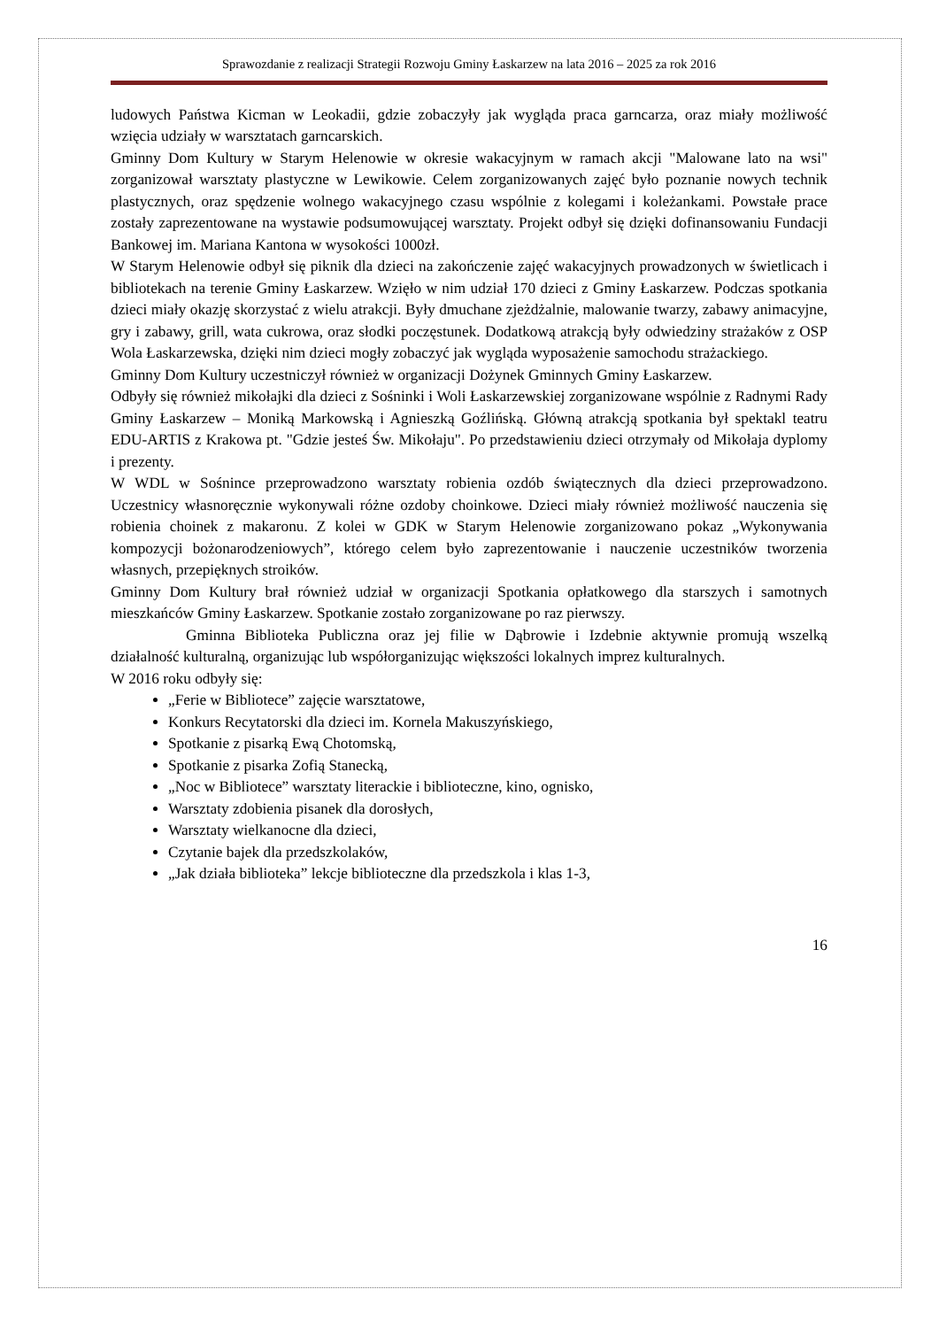Sprawozdanie z realizacji Strategii Rozwoju Gminy Łaskarzew na lata 2016 – 2025 za rok 2016
ludowych Państwa Kicman w Leokadii, gdzie zobaczyły jak wygląda praca garncarza, oraz miały możliwość wzięcia udziały w warsztatach garncarskich.
Gminny Dom Kultury w Starym Helenowie w okresie wakacyjnym w ramach akcji "Malowane lato na wsi" zorganizował warsztaty plastyczne w Lewikowie. Celem zorganizowanych zajęć było poznanie nowych technik plastycznych, oraz spędzenie wolnego wakacyjnego czasu wspólnie z kolegami i koleżankami. Powstałe prace zostały zaprezentowane na wystawie podsumowującej warsztaty. Projekt odbył się dzięki dofinansowaniu Fundacji Bankowej im. Mariana Kantona w wysokości 1000zł.
W Starym Helenowie odbył się piknik dla dzieci na zakończenie zajęć wakacyjnych prowadzonych w świetlicach i bibliotekach na terenie Gminy Łaskarzew. Wzięło w nim udział 170 dzieci z Gminy Łaskarzew. Podczas spotkania dzieci miały okazję skorzystać z wielu atrakcji. Były dmuchane zjeżdżalnie, malowanie twarzy, zabawy animacyjne, gry i zabawy, grill, wata cukrowa, oraz słodki poczęstunek. Dodatkową atrakcją były odwiedziny strażaków z OSP Wola Łaskarzewska, dzięki nim dzieci mogły zobaczyć jak wygląda wyposażenie samochodu strażackiego.
Gminny Dom Kultury uczestniczył również w organizacji Dożynek Gminnych Gminy Łaskarzew.
Odbyły się również mikołajki dla dzieci z Sośninki i Woli Łaskarzewskiej zorganizowane wspólnie z Radnymi Rady Gminy Łaskarzew – Moniką Markowską i Agnieszką Goźlińską. Główną atrakcją spotkania był spektakl teatru EDU-ARTIS z Krakowa pt. "Gdzie jesteś Św. Mikołaju". Po przedstawieniu dzieci otrzymały od Mikołaja dyplomy i prezenty.
W WDL w Sośnince przeprowadzono warsztaty robienia ozdób świątecznych dla dzieci przeprowadzono. Uczestnicy własnoręcznie wykonywali różne ozdoby choinkowe. Dzieci miały również możliwość nauczenia się robienia choinek z makaronu. Z kolei w GDK w Starym Helenowie zorganizowano pokaz „Wykonywania kompozycji bożonarodzeniowych”, którego celem było zaprezentowanie i nauczenie uczestników tworzenia własnych, przepięknych stroików.
Gminny Dom Kultury brał również udział w organizacji Spotkania opłatkowego dla starszych i samotnych mieszkańców Gminy Łaskarzew. Spotkanie zostało zorganizowane po raz pierwszy.
Gminna Biblioteka Publiczna oraz jej filie w Dąbrowie i Izdebnie aktywnie promują wszelką działalność kulturalną, organizując lub współorganizując większości lokalnych imprez kulturalnych.
W 2016 roku odbyły się:
„Ferie w Bibliotece” zajęcie warsztatowe,
Konkurs Recytatorski dla dzieci im. Kornela Makuszyńskiego,
Spotkanie z pisarką Ewą Chotomską,
Spotkanie z pisarka Zofią Stanecką,
„Noc w Bibliotece” warsztaty literackie i biblioteczne, kino, ognisko,
Warsztaty zdobienia pisanek dla dorosłych,
Warsztaty wielkanocne dla dzieci,
Czytanie bajek dla przedszkolaków,
„Jak działa biblioteka” lekcje biblioteczne dla przedszkola i klas 1-3,
16